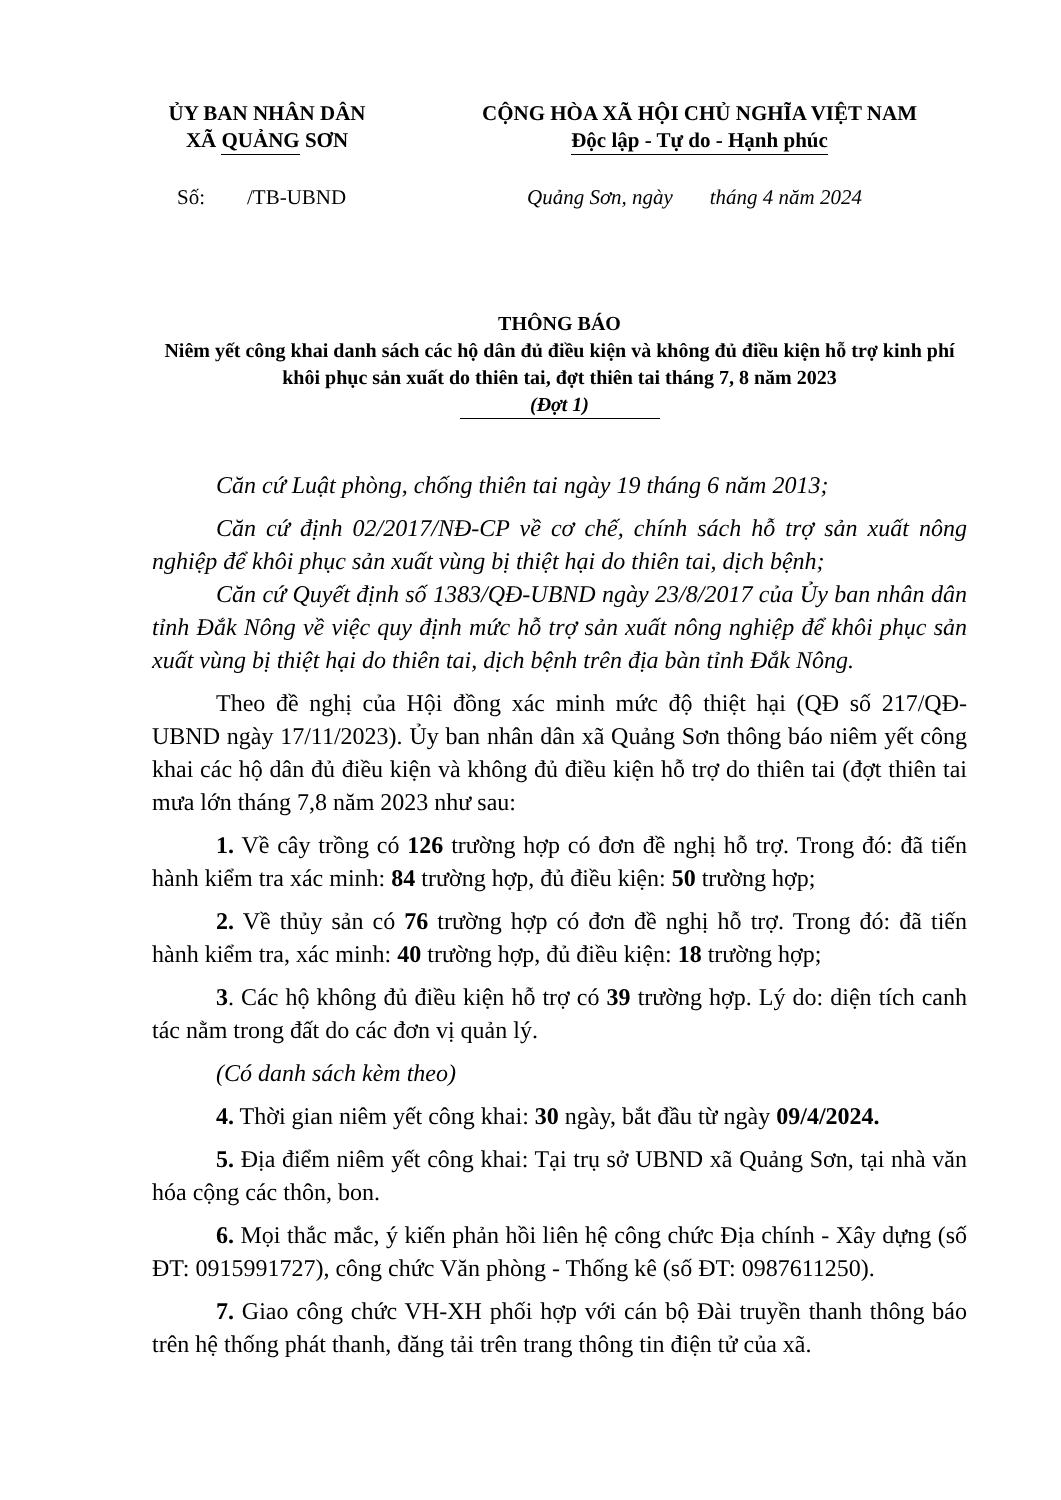ỦY BAN NHÂN DÂN
XÃ QUẢNG SƠN
CỘNG HÒA XÃ HỘI CHỦ NGHĨA VIỆT NAM
Độc lập - Tự do - Hạnh phúc
Số: /TB-UBND Quảng Sơn, ngày tháng 4 năm 2024
THÔNG BÁO
Niêm yết công khai danh sách các hộ dân đủ điều kiện và không đủ điều kiện hỗ trợ kinh phí khôi phục sản xuất do thiên tai, đợt thiên tai tháng 7, 8 năm 2023
(Đợt 1)
Căn cứ Luật phòng, chống thiên tai ngày 19 tháng 6 năm 2013;
Căn cứ định 02/2017/NĐ-CP về cơ chế, chính sách hỗ trợ sản xuất nông nghiệp để khôi phục sản xuất vùng bị thiệt hại do thiên tai, dịch bệnh;
Căn cứ Quyết định số 1383/QĐ-UBND ngày 23/8/2017 của Ủy ban nhân dân tỉnh Đắk Nông về việc quy định mức hỗ trợ sản xuất nông nghiệp để khôi phục sản xuất vùng bị thiệt hại do thiên tai, dịch bệnh trên địa bàn tỉnh Đắk Nông.
Theo đề nghị của Hội đồng xác minh mức độ thiệt hại (QĐ số 217/QĐ-UBND ngày 17/11/2023). Ủy ban nhân dân xã Quảng Sơn thông báo niêm yết công khai các hộ dân đủ điều kiện và không đủ điều kiện hỗ trợ do thiên tai (đợt thiên tai mưa lớn tháng 7,8 năm 2023 như sau:
1. Về cây trồng có 126 trường hợp có đơn đề nghị hỗ trợ. Trong đó: đã tiến hành kiểm tra xác minh: 84 trường hợp, đủ điều kiện: 50 trường hợp;
2. Về thủy sản có 76 trường hợp có đơn đề nghị hỗ trợ. Trong đó: đã tiến hành kiểm tra, xác minh: 40 trường hợp, đủ điều kiện: 18 trường hợp;
3. Các hộ không đủ điều kiện hỗ trợ có 39 trường hợp. Lý do: diện tích canh tác nằm trong đất do các đơn vị quản lý.
(Có danh sách kèm theo)
4. Thời gian niêm yết công khai: 30 ngày, bắt đầu từ ngày 09/4/2024.
5. Địa điểm niêm yết công khai: Tại trụ sở UBND xã Quảng Sơn, tại nhà văn hóa cộng các thôn, bon.
6. Mọi thắc mắc, ý kiến phản hồi liên hệ công chức Địa chính - Xây dựng (số ĐT: 0915991727), công chức Văn phòng - Thống kê (số ĐT: 0987611250).
7. Giao công chức VH-XH phối hợp với cán bộ Đài truyền thanh thông báo trên hệ thống phát thanh, đăng tải trên trang thông tin điện tử của xã.